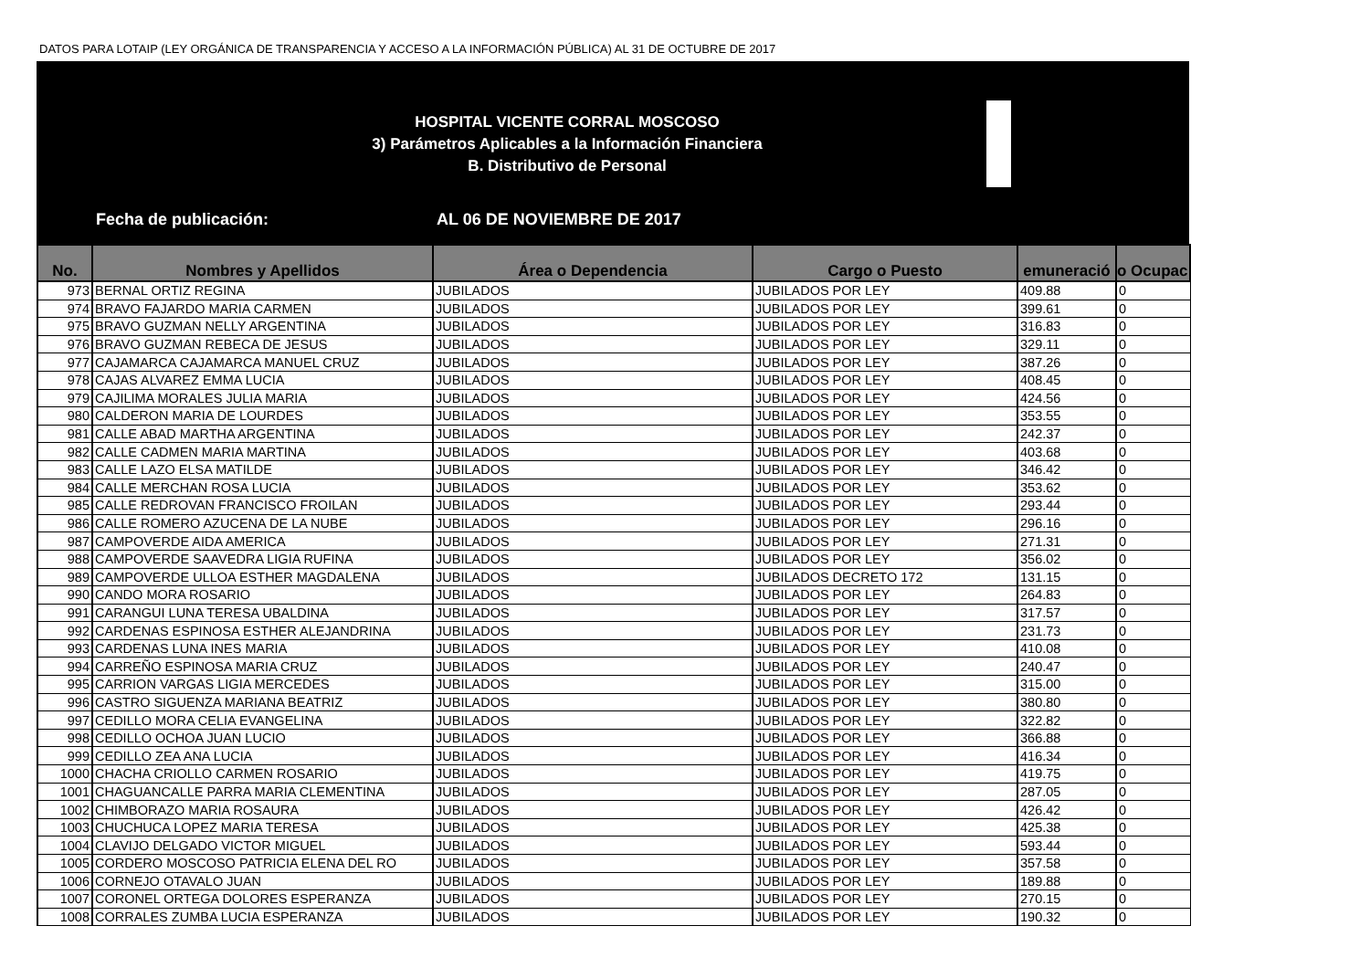DATOS PARA LOTAIP (LEY ORGÁNICA DE TRANSPARENCIA Y ACCESO A LA INFORMACIÓN PÚBLICA) AL 31 DE OCTUBRE DE 2017
HOSPITAL VICENTE CORRAL MOSCOSO
3) Parámetros Aplicables a la Información Financiera
B. Distributivo de Personal
Fecha de publicación: AL 06 DE NOVIEMBRE DE 2017
| No. | Nombres y Apellidos | Área o Dependencia | Cargo o Puesto | emuneració | o Ocupac |
| --- | --- | --- | --- | --- | --- |
| 973 | BERNAL ORTIZ REGINA | JUBILADOS | JUBILADOS POR LEY | 409.88 | 0 |
| 974 | BRAVO FAJARDO MARIA CARMEN | JUBILADOS | JUBILADOS POR LEY | 399.61 | 0 |
| 975 | BRAVO GUZMAN NELLY ARGENTINA | JUBILADOS | JUBILADOS POR LEY | 316.83 | 0 |
| 976 | BRAVO GUZMAN REBECA DE JESUS | JUBILADOS | JUBILADOS POR LEY | 329.11 | 0 |
| 977 | CAJAMARCA CAJAMARCA MANUEL CRUZ | JUBILADOS | JUBILADOS POR LEY | 387.26 | 0 |
| 978 | CAJAS ALVAREZ EMMA LUCIA | JUBILADOS | JUBILADOS POR LEY | 408.45 | 0 |
| 979 | CAJILIMA MORALES JULIA MARIA | JUBILADOS | JUBILADOS POR LEY | 424.56 | 0 |
| 980 | CALDERON MARIA DE LOURDES | JUBILADOS | JUBILADOS POR LEY | 353.55 | 0 |
| 981 | CALLE ABAD MARTHA ARGENTINA | JUBILADOS | JUBILADOS POR LEY | 242.37 | 0 |
| 982 | CALLE CADMEN MARIA MARTINA | JUBILADOS | JUBILADOS POR LEY | 403.68 | 0 |
| 983 | CALLE LAZO ELSA MATILDE | JUBILADOS | JUBILADOS POR LEY | 346.42 | 0 |
| 984 | CALLE MERCHAN ROSA LUCIA | JUBILADOS | JUBILADOS POR LEY | 353.62 | 0 |
| 985 | CALLE REDROVAN FRANCISCO FROILAN | JUBILADOS | JUBILADOS POR LEY | 293.44 | 0 |
| 986 | CALLE ROMERO AZUCENA DE LA NUBE | JUBILADOS | JUBILADOS POR LEY | 296.16 | 0 |
| 987 | CAMPOVERDE AIDA AMERICA | JUBILADOS | JUBILADOS POR LEY | 271.31 | 0 |
| 988 | CAMPOVERDE SAAVEDRA LIGIA RUFINA | JUBILADOS | JUBILADOS POR LEY | 356.02 | 0 |
| 989 | CAMPOVERDE ULLOA ESTHER MAGDALENA | JUBILADOS | JUBILADOS DECRETO 172 | 131.15 | 0 |
| 990 | CANDO MORA ROSARIO | JUBILADOS | JUBILADOS POR LEY | 264.83 | 0 |
| 991 | CARANGUI LUNA TERESA UBALDINA | JUBILADOS | JUBILADOS POR LEY | 317.57 | 0 |
| 992 | CARDENAS ESPINOSA ESTHER ALEJANDRINA | JUBILADOS | JUBILADOS POR LEY | 231.73 | 0 |
| 993 | CARDENAS LUNA INES MARIA | JUBILADOS | JUBILADOS POR LEY | 410.08 | 0 |
| 994 | CARREÑO ESPINOSA MARIA CRUZ | JUBILADOS | JUBILADOS POR LEY | 240.47 | 0 |
| 995 | CARRION VARGAS LIGIA MERCEDES | JUBILADOS | JUBILADOS POR LEY | 315.00 | 0 |
| 996 | CASTRO SIGUENZA MARIANA BEATRIZ | JUBILADOS | JUBILADOS POR LEY | 380.80 | 0 |
| 997 | CEDILLO MORA CELIA EVANGELINA | JUBILADOS | JUBILADOS POR LEY | 322.82 | 0 |
| 998 | CEDILLO OCHOA JUAN LUCIO | JUBILADOS | JUBILADOS POR LEY | 366.88 | 0 |
| 999 | CEDILLO ZEA ANA LUCIA | JUBILADOS | JUBILADOS POR LEY | 416.34 | 0 |
| 1000 | CHACHA CRIOLLO CARMEN ROSARIO | JUBILADOS | JUBILADOS POR LEY | 419.75 | 0 |
| 1001 | CHAGUANCALLE PARRA MARIA CLEMENTINA | JUBILADOS | JUBILADOS POR LEY | 287.05 | 0 |
| 1002 | CHIMBORAZO MARIA ROSAURA | JUBILADOS | JUBILADOS POR LEY | 426.42 | 0 |
| 1003 | CHUCHUCA LOPEZ MARIA TERESA | JUBILADOS | JUBILADOS POR LEY | 425.38 | 0 |
| 1004 | CLAVIJO DELGADO VICTOR MIGUEL | JUBILADOS | JUBILADOS POR LEY | 593.44 | 0 |
| 1005 | CORDERO MOSCOSO PATRICIA ELENA DEL RO | JUBILADOS | JUBILADOS POR LEY | 357.58 | 0 |
| 1006 | CORNEJO OTAVALO JUAN | JUBILADOS | JUBILADOS POR LEY | 189.88 | 0 |
| 1007 | CORONEL ORTEGA DOLORES ESPERANZA | JUBILADOS | JUBILADOS POR LEY | 270.15 | 0 |
| 1008 | CORRALES ZUMBA LUCIA ESPERANZA | JUBILADOS | JUBILADOS POR LEY | 190.32 | 0 |